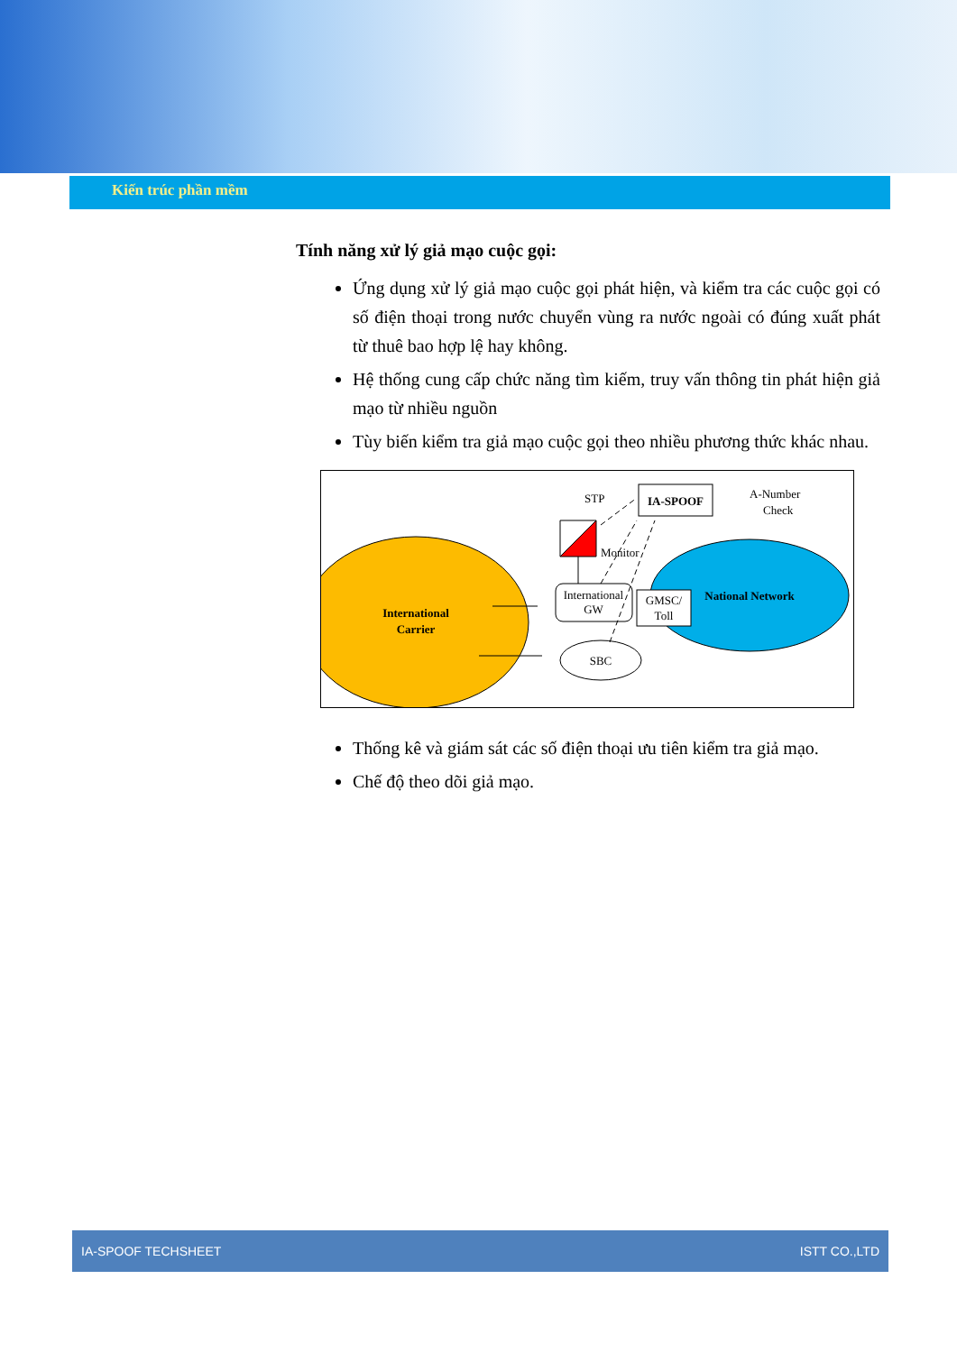Kiến trúc phần mềm
Tính năng xử lý giả mạo cuộc gọi:
Ứng dụng xử lý giả mạo cuộc gọi phát hiện, và kiểm tra các cuộc gọi có số điện thoại trong nước chuyển vùng ra nước ngoài có đúng xuất phát từ thuê bao hợp lệ hay không.
Hệ thống cung cấp chức năng tìm kiếm, truy vấn thông tin phát hiện giả mạo từ nhiều nguồn
Tùy biến kiểm tra giả mạo cuộc gọi theo nhiều phương thức khác nhau.
International
Carrier
National Network
International
GW
GMSC/
Toll
SBC
STP
IA-SPOOF
A-Number
Check
Monitor
Thống kê và giám sát các số điện thoại ưu tiên kiểm tra giả mạo.
Chế độ theo dõi giả mạo.
IA-SPOOF TECHSHEET ISTT CO.,LTD